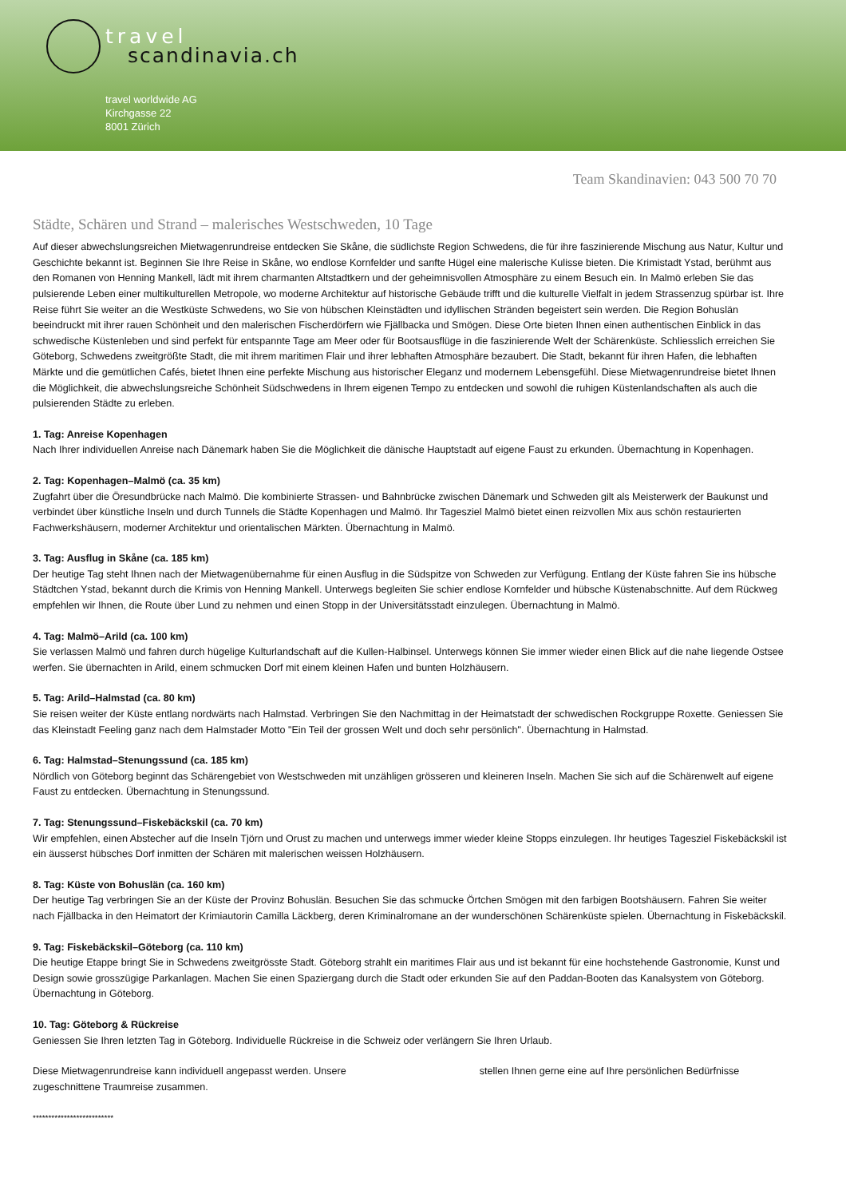travel
scandinavia.ch
travel worldwide AG
Kirchgasse 22
8001 Zürich
Team Skandinavien: 043 500 70 70
Städte, Schären und Strand – malerisches Westschweden, 10 Tage
Auf dieser abwechslungsreichen Mietwagenrundreise entdecken Sie Skåne, die südlichste Region Schwedens, die für ihre faszinierende Mischung aus Natur, Kultur und Geschichte bekannt ist. Beginnen Sie Ihre Reise in Skåne, wo endlose Kornfelder und sanfte Hügel eine malerische Kulisse bieten. Die Krimistadt Ystad, berühmt aus den Romanen von Henning Mankell, lädt mit ihrem charmanten Altstadtkern und der geheimnisvollen Atmosphäre zu einem Besuch ein. In Malmö erleben Sie das pulsierende Leben einer multikulturellen Metropole, wo moderne Architektur auf historische Gebäude trifft und die kulturelle Vielfalt in jedem Strassenzug spürbar ist. Ihre Reise führt Sie weiter an die Westküste Schwedens, wo Sie von hübschen Kleinstädten und idyllischen Stränden begeistert sein werden. Die Region Bohuslän beeindruckt mit ihrer rauen Schönheit und den malerischen Fischerdörfern wie Fjällbacka und Smögen. Diese Orte bieten Ihnen einen authentischen Einblick in das schwedische Küstenleben und sind perfekt für entspannte Tage am Meer oder für Bootsausflüge in die faszinierende Welt der Schärenküste. Schliesslich erreichen Sie Göteborg, Schwedens zweitgrößte Stadt, die mit ihrem maritimen Flair und ihrer lebhaften Atmosphäre bezaubert. Die Stadt, bekannt für ihren Hafen, die lebhaften Märkte und die gemütlichen Cafés, bietet Ihnen eine perfekte Mischung aus historischer Eleganz und modernem Lebensgefühl. Diese Mietwagenrundreise bietet Ihnen die Möglichkeit, die abwechslungsreiche Schönheit Südschwedens in Ihrem eigenen Tempo zu entdecken und sowohl die ruhigen Küstenlandschaften als auch die pulsierenden Städte zu erleben.
1. Tag: Anreise Kopenhagen
Nach Ihrer individuellen Anreise nach Dänemark haben Sie die Möglichkeit die dänische Hauptstadt auf eigene Faust zu erkunden. Übernachtung in Kopenhagen.
2. Tag: Kopenhagen–Malmö (ca. 35 km)
Zugfahrt über die Öresundbrücke nach Malmö. Die kombinierte Strassen- und Bahnbrücke zwischen Dänemark und Schweden gilt als Meisterwerk der Baukunst und verbindet über künstliche Inseln und durch Tunnels die Städte Kopenhagen und Malmö. Ihr Tagesziel Malmö bietet einen reizvollen Mix aus schön restaurierten Fachwerkshäusern, moderner Architektur und orientalischen Märkten. Übernachtung in Malmö.
3. Tag: Ausflug in Skåne (ca. 185 km)
Der heutige Tag steht Ihnen nach der Mietwagenübernahme für einen Ausflug in die Südspitze von Schweden zur Verfügung. Entlang der Küste fahren Sie ins hübsche Städtchen Ystad, bekannt durch die Krimis von Henning Mankell. Unterwegs begleiten Sie schier endlose Kornfelder und hübsche Küstenabschnitte. Auf dem Rückweg empfehlen wir Ihnen, die Route über Lund zu nehmen und einen Stopp in der Universitätsstadt einzulegen. Übernachtung in Malmö.
4. Tag: Malmö–Arild (ca. 100 km)
Sie verlassen Malmö und fahren durch hügelige Kulturlandschaft auf die Kullen-Halbinsel. Unterwegs können Sie immer wieder einen Blick auf die nahe liegende Ostsee werfen. Sie übernachten in Arild, einem schmucken Dorf mit einem kleinen Hafen und bunten Holzhäusern.
5. Tag: Arild–Halmstad (ca. 80 km)
Sie reisen weiter der Küste entlang nordwärts nach Halmstad. Verbringen Sie den Nachmittag in der Heimatstadt der schwedischen Rockgruppe Roxette. Geniessen Sie das Kleinstadt Feeling ganz nach dem Halmstader Motto "Ein Teil der grossen Welt und doch sehr persönlich". Übernachtung in Halmstad.
6. Tag: Halmstad–Stenungssund (ca. 185 km)
Nördlich von Göteborg beginnt das Schärengebiet von Westschweden mit unzähligen grösseren und kleineren Inseln. Machen Sie sich auf die Schärenwelt auf eigene Faust zu entdecken. Übernachtung in Stenungssund.
7. Tag: Stenungssund–Fiskebäckskil (ca. 70 km)
Wir empfehlen, einen Abstecher auf die Inseln Tjörn und Orust zu machen und unterwegs immer wieder kleine Stopps einzulegen. Ihr heutiges Tagesziel Fiskebäckskil ist ein äusserst hübsches Dorf inmitten der Schären mit malerischen weissen Holzhäusern.
8. Tag: Küste von Bohuslän (ca. 160 km)
Der heutige Tag verbringen Sie an der Küste der Provinz Bohuslän. Besuchen Sie das schmucke Örtchen Smögen mit den farbigen Bootshäusern. Fahren Sie weiter nach Fjällbacka in den Heimatort der Krimiautorin Camilla Läckberg, deren Kriminalromane an der wunderschönen Schärenküste spielen. Übernachtung in Fiskebäckskil.
9. Tag: Fiskebäckskil–Göteborg (ca. 110 km)
Die heutige Etappe bringt Sie in Schwedens zweitgrösste Stadt. Göteborg strahlt ein maritimes Flair aus und ist bekannt für eine hochstehende Gastronomie, Kunst und Design sowie grosszügige Parkanlagen. Machen Sie einen Spaziergang durch die Stadt oder erkunden Sie auf den Paddan-Booten das Kanalsystem von Göteborg. Übernachtung in Göteborg.
10. Tag: Göteborg & Rückreise
Geniessen Sie Ihren letzten Tag in Göteborg. Individuelle Rückreise in die Schweiz oder verlängern Sie Ihren Urlaub.
Diese Mietwagenrundreise kann individuell angepasst werden. Unsere stellen Ihnen gerne eine auf Ihre persönlichen Bedürfnisse zugeschnittene Traumreise zusammen.
**************************